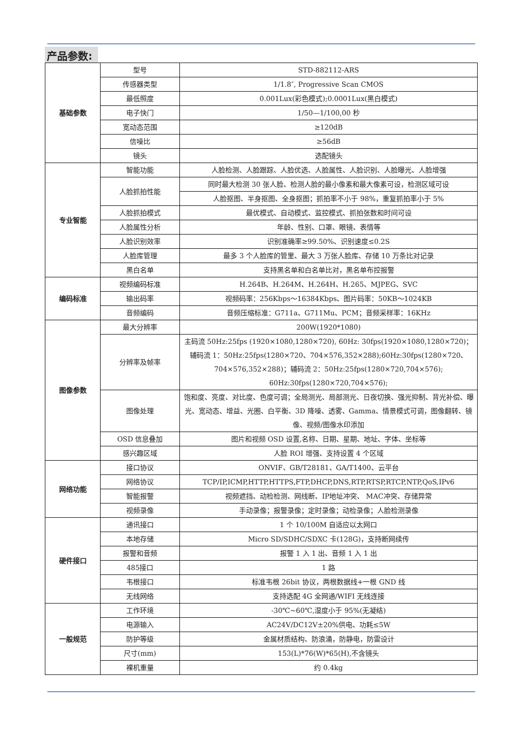产品参数:
| 基础参数 | 型号 | STD-882112-ARS |
| | 传感器类型 | 1/1.8″, Progressive Scan CMOS |
| | 最低照度 | 0.001Lux(彩色模式);0.0001Lux(黑白模式) |
| | 电子快门 | 1/50—1/100,00 秒 |
| | 宽动态范围 | ≥120dB |
| | 信噪比 | ≥56dB |
| | 镜头 | 选配镜头 |
| 专业智能 | 智能功能 | 人脸检测、人脸跟踪、人脸优选、人脸属性、人脸识别、人脸曝光、人脸增强 |
| | 人脸抓拍性能 | 同时最大检测 30 张人脸、检测人脸的最小像素和最大像素可设，检测区域可设 |
| | | 人脸抠图、半身抠图、全身抠图；抓拍率不小于 98%，重复抓拍率小于 5% |
| | 人脸抓拍模式 | 最优模式、自动模式、监控模式、抓拍张数和时间可设 |
| | 人脸属性分析 | 年龄、性别、口罩、眼镜、表情等 |
| | 人脸识别效率 | 识别准确率≥99.50%、识别速度≤0.2S |
| | 人脸库管理 | 最多 3 个人脸库的管里、最大 3 万张人脸库、存储 10 万条比对记录 |
| | 黑白名单 | 支持黑名单和白名单比对，黑名单布控报警 |
| 编码标准 | 视频编码标准 | H.264B、H.264M、H.264H、H.265、MJPEG、SVC |
| | 输出码率 | 视频码率：256Kbps～16384Kbps、图片码率：50KB～1024KB |
| | 音频编码 | 音频压缩标准：G711a、G711Mu、PCM；音频采样率：16KHz |
| 图像参数 | 最大分辨率 | 200W(1920*1080) |
| | 分辨率及帧率 | 主码流 50Hz:25fps (1920×1080,1280×720), 60Hz: 30fps(1920×1080,1280×720)；辅码流 1：50Hz:25fps(1280×720、704×576,352×288);60Hz:30fps(1280×720、704×576,352×288)；辅码流 2：50Hz:25fps(1280×720,704×576); 60Hz:30fps(1280×720,704×576); |
| | 图像处理 | 饱和度、亮度、对比度、色度可调；全局测光、局部测光、日夜切换、强光抑制、背光补偿、曝光、宽动态、增益、光圈、白平衡、3D 降噪、透雾、Gamma、情景模式可调，图像翻转、镜像、视频/图像水印添加 |
| | OSD 信息叠加 | 图片和视频 OSD 设置,名称、日期、星期、地址、字体、坐标等 |
| | 感兴趣区域 | 人脸 ROI 增强、支持设置 4 个区域 |
| 网络功能 | 接口协议 | ONVIF、GB/T28181、GA/T1400、云平台 |
| | 网络协议 | TCP/IP,ICMP,HTTP,HTTPS,FTP,DHCP,DNS,RTP,RTSP,RTCP,NTP,QoS,IPv6 |
| | 智能报警 | 视频遮挡、动检检测、网线断、IP地址冲突、 MAC冲突、存储异常 |
| | 视频录像 | 手动录像；报警录像；定时录像；动检录像；人脸检测录像 |
| 硬件接口 | 通讯接口 | 1 个 10/100M 自适应以太网口 |
| | 本地存储 | Micro SD/SDHC/SDXC 卡(128G)，支持断网续传 |
| | 报警和音频 | 报警 1 入 1 出、音频 1 入 1 出 |
| | 485接口 | 1 路 |
| | 韦根接口 | 标准韦根 26bit 协议，两根数据线+一根 GND 线 |
| | 无线网络 | 支持选配 4G 全网通/WIFI 无线连接 |
| 一般规范 | 工作环境 | -30℃~60℃,湿度小于 95%(无凝结) |
| | 电源输入 | AC24V/DC12V±20%供电、功耗≤5W |
| | 防护等级 | 金属材质结构、防浪涌，防静电，防雷设计 |
| | 尺寸(mm) | 153(L)*76(W)*65(H),不含镜头 |
| | 裸机重量 | 约 0.4kg |